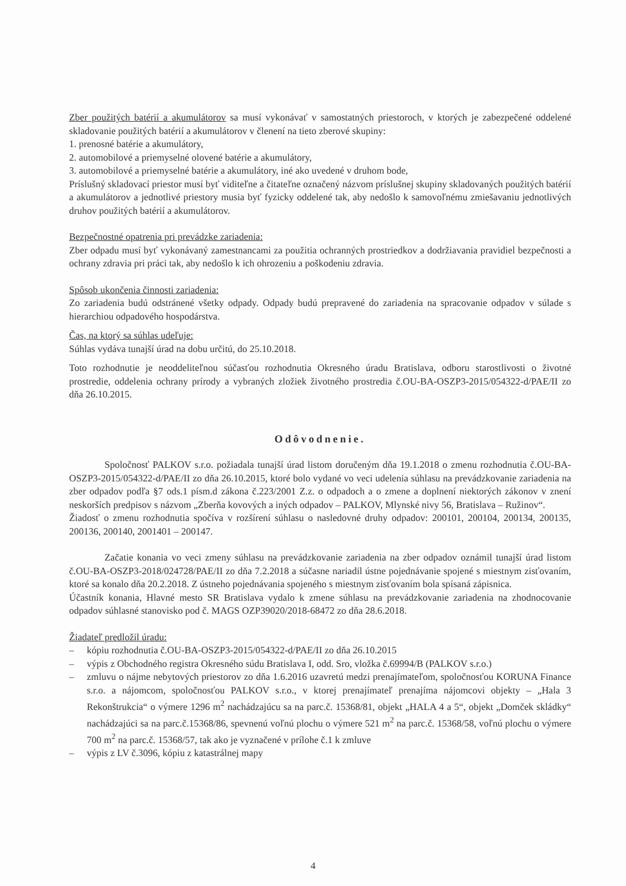Zber použitých batérií a akumulátorov sa musí vykonávať v samostatných priestoroch, v ktorých je zabezpečené oddelené skladovanie použitých batérií a akumulátorov v členení na tieto zberové skupiny:
1. prenosné batérie a akumulátory,
2. automobilové a priemyselné olovené batérie a akumulátory,
3. automobilové a priemyselné batérie a akumulátory, iné ako uvedené v druhom bode,
Príslušný skladovací priestor musí byť viditeľne a čitateľne označený názvom príslušnej skupiny skladovaných použitých batérií a akumulátorov a jednotlivé priestory musia byť fyzicky oddelené tak, aby nedošlo k samovoľnému zmiešavaniu jednotlivých druhov použitých batérií a akumulátorov.
Bezpečnostné opatrenia pri prevádzke zariadenia:
Zber odpadu musí byť vykonávaný zamestnancami za použitia ochranných prostriedkov a dodržiavania pravidiel bezpečnosti a ochrany zdravia pri práci tak, aby nedošlo k ich ohrozeniu a poškodeniu zdravia.
Spôsob ukončenia činnosti zariadenia:
Zo zariadenia budú odstránené všetky odpady. Odpady budú prepravené do zariadenia na spracovanie odpadov v súlade s hierarchiou odpadového hospodárstva.
Čas, na ktorý sa súhlas udeľuje:
Súhlas vydáva tunajší úrad na dobu určitú, do 25.10.2018.
Toto rozhodnutie je neoddeliteľnou súčasťou rozhodnutia Okresného úradu Bratislava, odboru starostlivosti o životné prostredie, oddelenia ochrany prírody a vybraných zložiek životného prostredia č.OU-BA-OSZP3-2015/054322-d/PAE/II zo dňa 26.10.2015.
Odôvodnenie.
Spoločnosť PALKOV s.r.o. požiadala tunajší úrad listom doručeným dňa 19.1.2018 o zmenu rozhodnutia č.OU-BA-OSZP3-2015/054322-d/PAE/II zo dňa 26.10.2015, ktoré bolo vydané vo veci udelenia súhlasu na prevádzkovanie zariadenia na zber odpadov podľa §7 ods.1 písm.d zákona č.223/2001 Z.z. o odpadoch a o zmene a doplnení niektorých zákonov v znení neskorších predpisov s názvom „Zberňa kovových a iných odpadov – PALKOV, Mlynské nivy 56, Bratislava – Ružinov“.
Žiadosť o zmenu rozhodnutia spočíva v rozšírení súhlasu o nasledovné druhy odpadov: 200101, 200104, 200134, 200135, 200136, 200140, 2001401 – 200147.
Začatie konania vo veci zmeny súhlasu na prevádzkovanie zariadenia na zber odpadov oznámil tunajší úrad listom č.OU-BA-OSZP3-2018/024728/PAE/II zo dňa 7.2.2018 a súčasne nariadil ústne pojednávanie spojené s miestnym zisťovaním, ktoré sa konalo dňa 20.2.2018. Z ústneho pojednávania spojeného s miestnym zisťovaním bola spísaná zápisnica.
Účastník konania, Hlavné mesto SR Bratislava vydalo k zmene súhlasu na prevádzkovanie zariadenia na zhodnocovanie odpadov súhlasné stanovisko pod č. MAGS OZP39020/2018-68472 zo dňa 28.6.2018.
Žiadateľ predložil úradu:
– kópiu rozhodnutia č.OU-BA-OSZP3-2015/054322-d/PAE/II zo dňa 26.10.2015
– výpis z Obchodného registra Okresného súdu Bratislava I, odd. Sro, vložka č.69994/B (PALKOV s.r.o.)
– zmluvu o nájme nebytových priestorov zo dňa 1.6.2016 uzavretú medzi prenajímateľom, spoločnosťou KORUNA Finance s.r.o. a nájomcom, spoločnosťou PALKOV s.r.o., v ktorej prenajímateľ prenajíma nájomcovi objekty – „Hala 3 Rekonštrukcia“ o výmere 1296 m<sup>2</sup> nachádzajúcu sa na parc.č. 15368/81, objekt „HALA 4 a 5“, objekt „Domček skládky“ nachádzajúci sa na parc.č.15368/86, spevnenú voľnú plochu o výmere 521 m<sup>2</sup> na parc.č. 15368/58, voľnú plochu o výmere 700 m<sup>2</sup> na parc.č. 15368/57, tak ako je vyznačené v prílohe č.1 k zmluve
– výpis z LV č.3096, kópiu z katastrálnej mapy
4